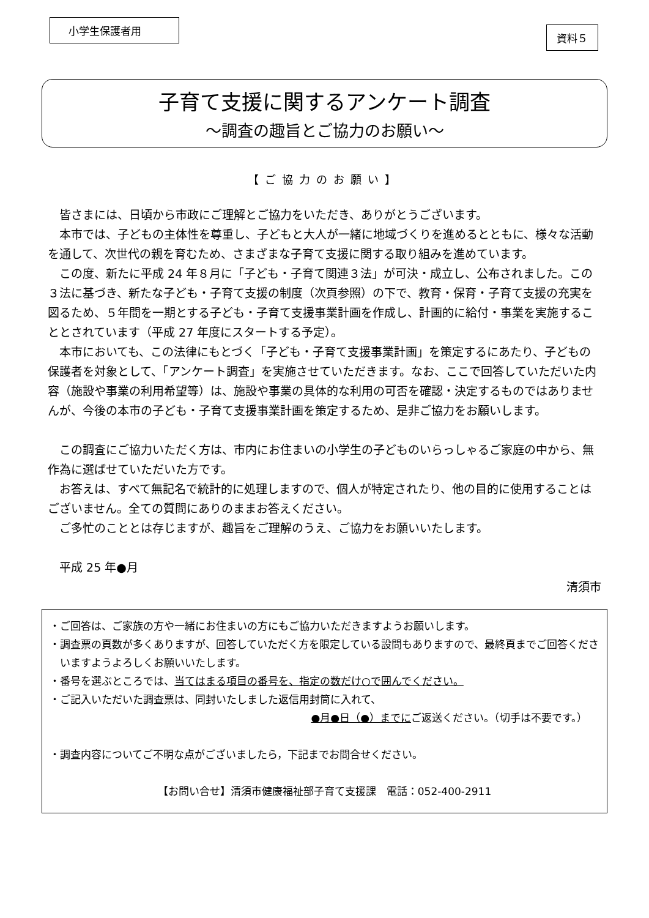小学生保護者用
資料５
子育て支援に関するアンケート調査
～調査の趣旨とご協力のお願い～
【ご協力のお願い】
皆さまには、日頃から市政にご理解とご協力をいただき、ありがとうございます。
本市では、子どもの主体性を尊重し、子どもと大人が一緒に地域づくりを進めるとともに、様々な活動を通して、次世代の親を育むため、さまざまな子育て支援に関する取り組みを進めています。
この度、新たに平成 24 年８月に「子ども・子育て関連３法」が可決・成立し、公布されました。この３法に基づき、新たな子ども・子育て支援の制度（次頁参照）の下で、教育・保育・子育て支援の充実を図るため、５年間を一期とする子ども・子育て支援事業計画を作成し、計画的に給付・事業を実施することとされています（平成 27 年度にスタートする予定）。
本市においても、この法律にもとづく「子ども・子育て支援事業計画」を策定するにあたり、子どもの保護者を対象として、「アンケート調査」を実施させていただきます。なお、ここで回答していただいた内容（施設や事業の利用希望等）は、施設や事業の具体的な利用の可否を確認・決定するものではありませんが、今後の本市の子ども・子育て支援事業計画を策定するため、是非ご協力をお願いします。
この調査にご協力いただく方は、市内にお住まいの小学生の子どものいらっしゃるご家庭の中から、無作為に選ばせていただいた方です。
お答えは、すべて無記名で統計的に処理しますので、個人が特定されたり、他の目的に使用することはございません。全ての質問にありのままお答えください。
ご多忙のこととは存じますが、趣旨をご理解のうえ、ご協力をお願いいたします。
平成 25 年●月
清須市
・ご回答は、ご家族の方や一緒にお住まいの方にもご協力いただきますようお願いします。
・調査票の頁数が多くありますが、回答していただく方を限定している設問もありますので、最終頁までご回答くださいますようよろしくお願いいたします。
・番号を選ぶところでは、当てはまる項目の番号を、指定の数だけ○で囲んでください。
・ご記入いただいた調査票は、同封いたしました返信用封筒に入れて、
●月●日（●）までにご返送ください。（切手は不要です。）
・調査内容についてご不明な点がございましたら，下記までお問合せください。
【お問い合せ】清須市健康福祉部子育て支援課　電話：052-400-2911